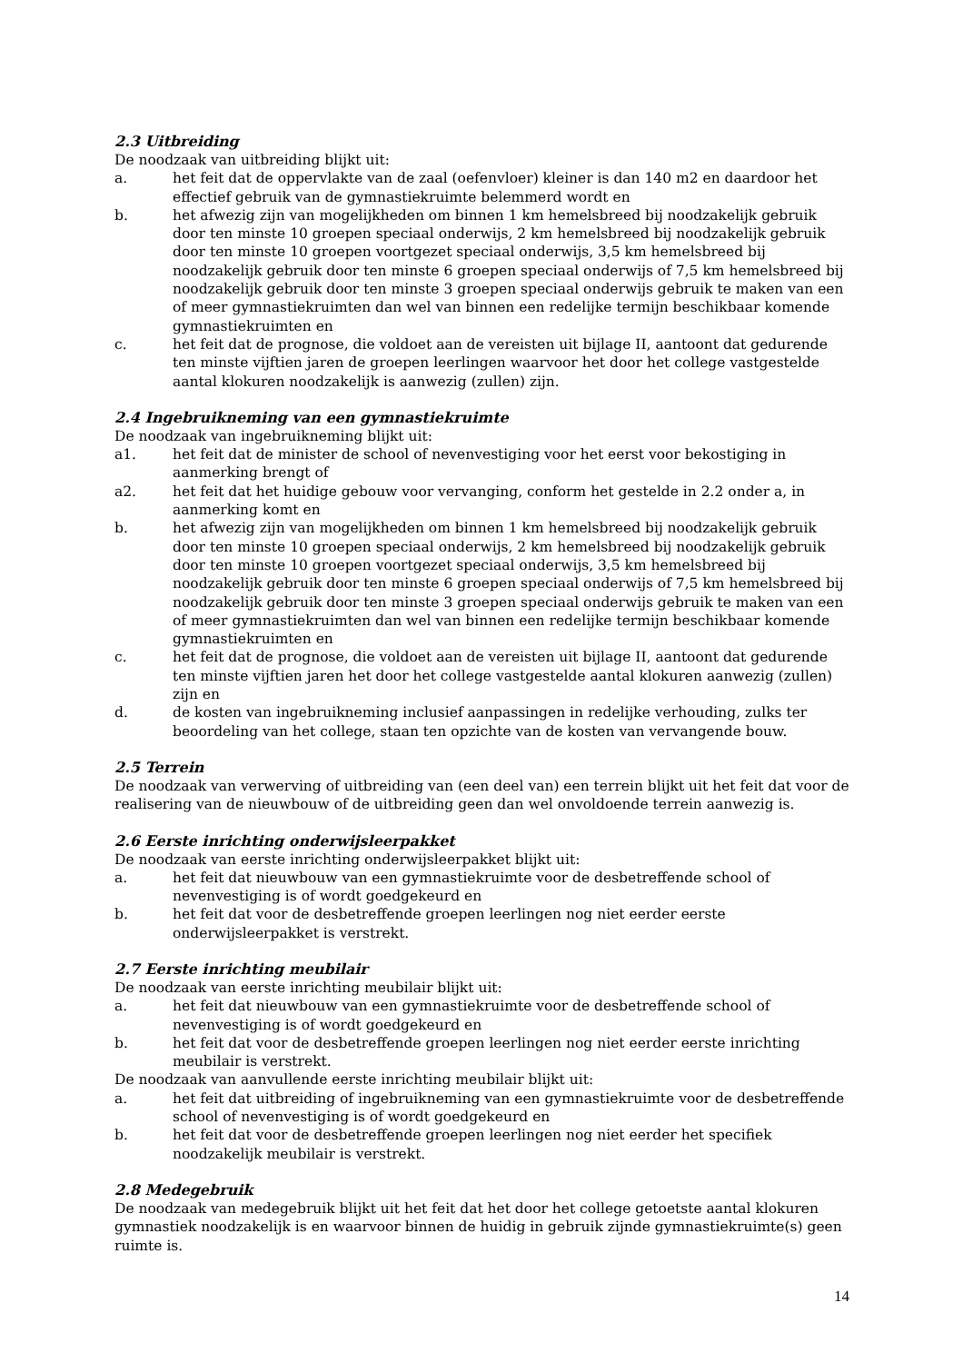2.3 Uitbreiding
De noodzaak van uitbreiding blijkt uit:
a. het feit dat de oppervlakte van de zaal (oefenvloer) kleiner is dan 140 m2 en daardoor het effectief gebruik van de gymnastiekruimte belemmerd wordt en
b. het afwezig zijn van mogelijkheden om binnen 1 km hemelsbreed bij noodzakelijk gebruik door ten minste 10 groepen speciaal onderwijs, 2 km hemelsbreed bij noodzakelijk gebruik door ten minste 10 groepen voortgezet speciaal onderwijs, 3,5 km hemelsbreed bij noodzakelijk gebruik door ten minste 6 groepen speciaal onderwijs of 7,5 km hemelsbreed bij noodzakelijk gebruik door ten minste 3 groepen speciaal onderwijs gebruik te maken van een of meer gymnastiekruimten dan wel van binnen een redelijke termijn beschikbaar komende gymnastiekruimten en
c. het feit dat de prognose, die voldoet aan de vereisten uit bijlage II, aantoont dat gedurende ten minste vijftien jaren de groepen leerlingen waarvoor het door het college vastgestelde aantal klokuren noodzakelijk is aanwezig (zullen) zijn.
2.4 Ingebruikneming van een gymnastiekruimte
De noodzaak van ingebruikneming blijkt uit:
a1. het feit dat de minister de school of nevenvestiging voor het eerst voor bekostiging in aanmerking brengt of
a2. het feit dat het huidige gebouw voor vervanging, conform het gestelde in 2.2 onder a, in aanmerking komt en
b. het afwezig zijn van mogelijkheden om binnen 1 km hemelsbreed bij noodzakelijk gebruik door ten minste 10 groepen speciaal onderwijs, 2 km hemelsbreed bij noodzakelijk gebruik door ten minste 10 groepen voortgezet speciaal onderwijs, 3,5 km hemelsbreed bij noodzakelijk gebruik door ten minste 6 groepen speciaal onderwijs of 7,5 km hemelsbreed bij noodzakelijk gebruik door ten minste 3 groepen speciaal onderwijs gebruik te maken van een of meer gymnastiekruimten dan wel van binnen een redelijke termijn beschikbaar komende gymnastiekruimten en
c. het feit dat de prognose, die voldoet aan de vereisten uit bijlage II, aantoont dat gedurende ten minste vijftien jaren het door het college vastgestelde aantal klokuren aanwezig (zullen) zijn en
d. de kosten van ingebruikneming inclusief aanpassingen in redelijke verhouding, zulks ter beoordeling van het college, staan ten opzichte van de kosten van vervangende bouw.
2.5 Terrein
De noodzaak van verwerving of uitbreiding van (een deel van) een terrein blijkt uit het feit dat voor de realisering van de nieuwbouw of de uitbreiding geen dan wel onvoldoende terrein aanwezig is.
2.6 Eerste inrichting onderwijsleerpakket
De noodzaak van eerste inrichting onderwijsleerpakket blijkt uit:
a. het feit dat nieuwbouw van een gymnastiekruimte voor de desbetreffende school of nevenvestiging is of wordt goedgekeurd en
b. het feit dat voor de desbetreffende groepen leerlingen nog niet eerder eerste onderwijsleerpakket is verstrekt.
2.7 Eerste inrichting meubilair
De noodzaak van eerste inrichting meubilair blijkt uit:
a. het feit dat nieuwbouw van een gymnastiekruimte voor de desbetreffende school of nevenvestiging is of wordt goedgekeurd en
b. het feit dat voor de desbetreffende groepen leerlingen nog niet eerder eerste inrichting meubilair is verstrekt.
De noodzaak van aanvullende eerste inrichting meubilair blijkt uit:
a. het feit dat uitbreiding of ingebruikneming van een gymnastiekruimte voor de desbetreffende school of nevenvestiging is of wordt goedgekeurd en
b. het feit dat voor de desbetreffende groepen leerlingen nog niet eerder het specifiek noodzakelijk meubilair is verstrekt.
2.8 Medegebruik
De noodzaak van medegebruik blijkt uit het feit dat het door het college getoetste aantal klokuren gymnastiek noodzakelijk is en waarvoor binnen de huidig in gebruik zijnde gymnastiekruimte(s) geen ruimte is.
14